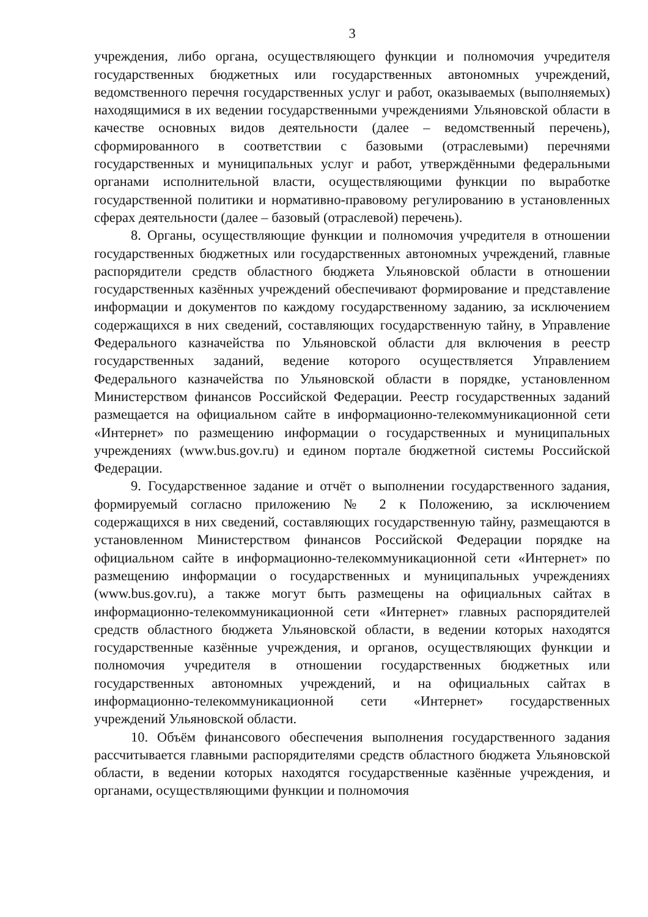3
учреждения, либо органа, осуществляющего функции и полномочия учредителя государственных бюджетных или государственных автономных учреждений, ведомственного перечня государственных услуг и работ, оказываемых (выполняемых) находящимися в их ведении государственными учреждениями Ульяновской области в качестве основных видов деятельности (далее – ведомственный перечень), сформированного в соответствии с базовыми (отраслевыми) перечнями государственных и муниципальных услуг и работ, утверждёнными федеральными органами исполнительной власти, осуществляющими функции по выработке государственной политики и нормативно-правовому регулированию в установленных сферах деятельности (далее – базовый (отраслевой) перечень).
8. Органы, осуществляющие функции и полномочия учредителя в отношении государственных бюджетных или государственных автономных учреждений, главные распорядители средств областного бюджета Ульяновской области в отношении государственных казённых учреждений обеспечивают формирование и представление информации и документов по каждому государственному заданию, за исключением содержащихся в них сведений, составляющих государственную тайну, в Управление Федерального казначейства по Ульяновской области для включения в реестр государственных заданий, ведение которого осуществляется Управлением Федерального казначейства по Ульяновской области в порядке, установленном Министерством финансов Российской Федерации. Реестр государственных заданий размещается на официальном сайте в информационно-телекоммуникационной сети «Интернет» по размещению информации о государственных и муниципальных учреждениях (www.bus.gov.ru) и едином портале бюджетной системы Российской Федерации.
9. Государственное задание и отчёт о выполнении государственного задания, формируемый согласно приложению № 2 к Положению, за исключением содержащихся в них сведений, составляющих государственную тайну, размещаются в установленном Министерством финансов Российской Федерации порядке на официальном сайте в информационно-телекоммуникационной сети «Интернет» по размещению информации о государственных и муниципальных учреждениях (www.bus.gov.ru), а также могут быть размещены на официальных сайтах в информационно-телекоммуникационной сети «Интернет» главных распорядителей средств областного бюджета Ульяновской области, в ведении которых находятся государственные казённые учреждения, и органов, осуществляющих функции и полномочия учредителя в отношении государственных бюджетных или государственных автономных учреждений, и на официальных сайтах в информационно-телекоммуникационной сети «Интернет» государственных учреждений Ульяновской области.
10. Объём финансового обеспечения выполнения государственного задания рассчитывается главными распорядителями средств областного бюджета Ульяновской области, в ведении которых находятся государственные казённые учреждения, и органами, осуществляющими функции и полномочия